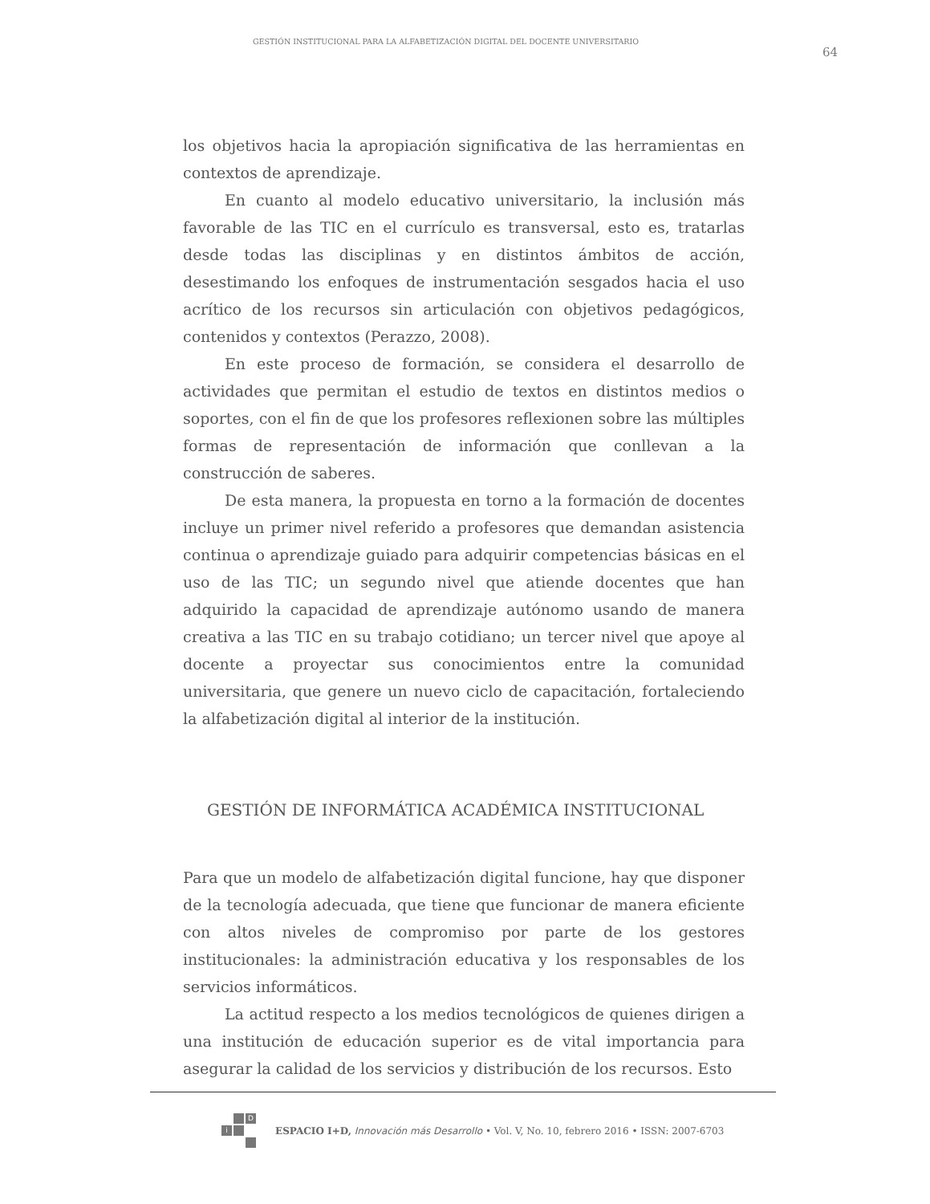GESTIÓN INSTITUCIONAL PARA LA ALFABETIZACIÓN DIGITAL DEL DOCENTE UNIVERSITARIO 64
los objetivos hacia la apropiación significativa de las herramientas en contextos de aprendizaje.
En cuanto al modelo educativo universitario, la inclusión más favorable de las TIC en el currículo es transversal, esto es, tratarlas desde todas las disciplinas y en distintos ámbitos de acción, desestimando los enfoques de instrumentación sesgados hacia el uso acrítico de los recursos sin articulación con objetivos pedagógicos, contenidos y contextos (Perazzo, 2008).
En este proceso de formación, se considera el desarrollo de actividades que permitan el estudio de textos en distintos medios o soportes, con el fin de que los profesores reflexionen sobre las múltiples formas de representación de información que conllevan a la construcción de saberes.
De esta manera, la propuesta en torno a la formación de docentes incluye un primer nivel referido a profesores que demandan asistencia continua o aprendizaje guiado para adquirir competencias básicas en el uso de las TIC; un segundo nivel que atiende docentes que han adquirido la capacidad de aprendizaje autónomo usando de manera creativa a las TIC en su trabajo cotidiano; un tercer nivel que apoye al docente a proyectar sus conocimientos entre la comunidad universitaria, que genere un nuevo ciclo de capacitación, fortaleciendo la alfabetización digital al interior de la institución.
GESTIÓN DE INFORMÁTICA ACADÉMICA INSTITUCIONAL
Para que un modelo de alfabetización digital funcione, hay que disponer de la tecnología adecuada, que tiene que funcionar de manera eficiente con altos niveles de compromiso por parte de los gestores institucionales: la administración educativa y los responsables de los servicios informáticos.
La actitud respecto a los medios tecnológicos de quienes dirigen a una institución de educación superior es de vital importancia para asegurar la calidad de los servicios y distribución de los recursos. Esto
Di
ESPACIO I+D, Innovación más Desarrollo • Vol. V, No. 10, febrero 2016 • ISSN: 2007-6703